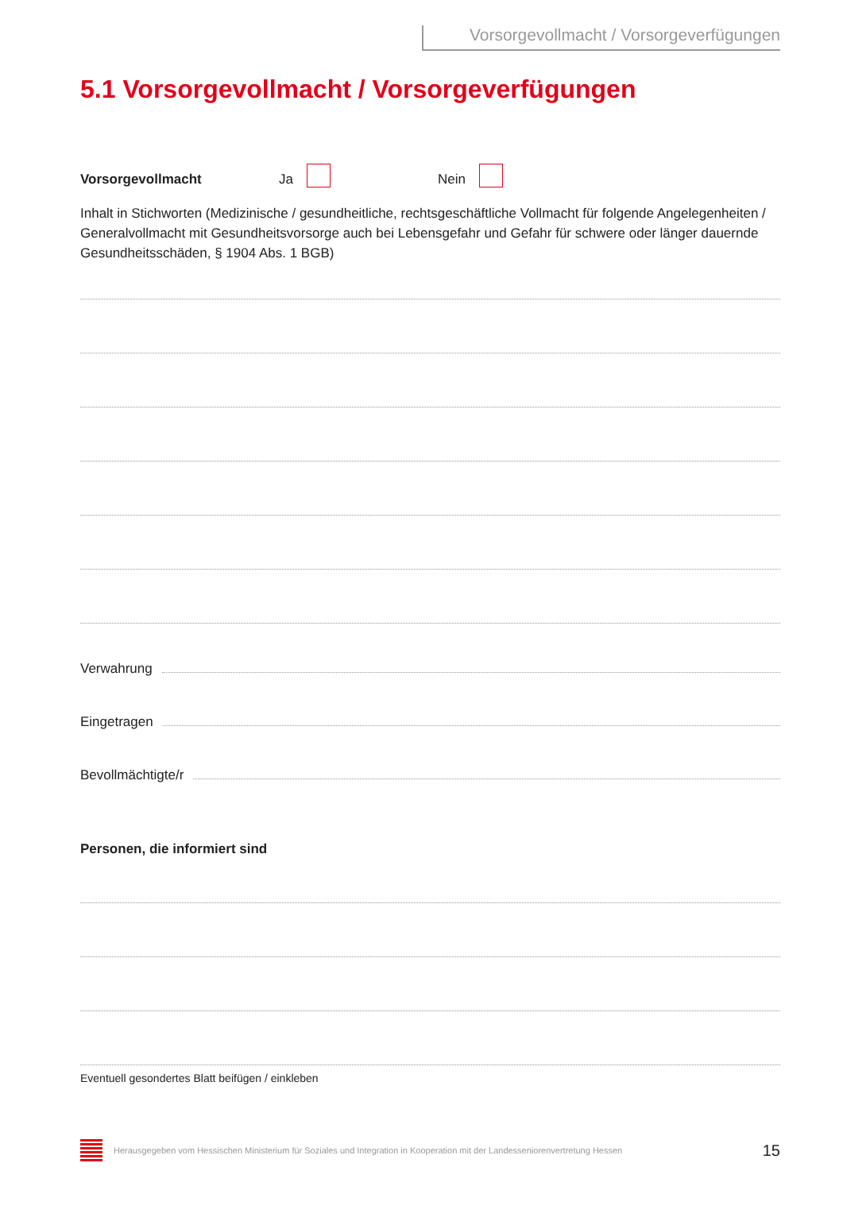Vorsorgevollmacht / Vorsorgeverfügungen
5.1 Vorsorgevollmacht / Vorsorgeverfügungen
Vorsorgevollmacht Ja Nein
Inhalt in Stichworten (Medizinische / gesundheitliche, rechtsgeschäftliche Vollmacht für folgende Angelegenheiten / Generalvollmacht mit Gesundheitsvorsorge auch bei Lebensgefahr und Gefahr für schwere oder länger dauernde Gesundheitsschäden, § 1904 Abs. 1 BGB)
Verwahrung
Eingetragen
Bevollmächtigte/r
Personen, die informiert sind
Eventuell gesondertes Blatt beifügen / einkleben
Herausgegeben vom Hessischen Ministerium für Soziales und Integration in Kooperation mit der Landesseniorenvertretung Hessen 15